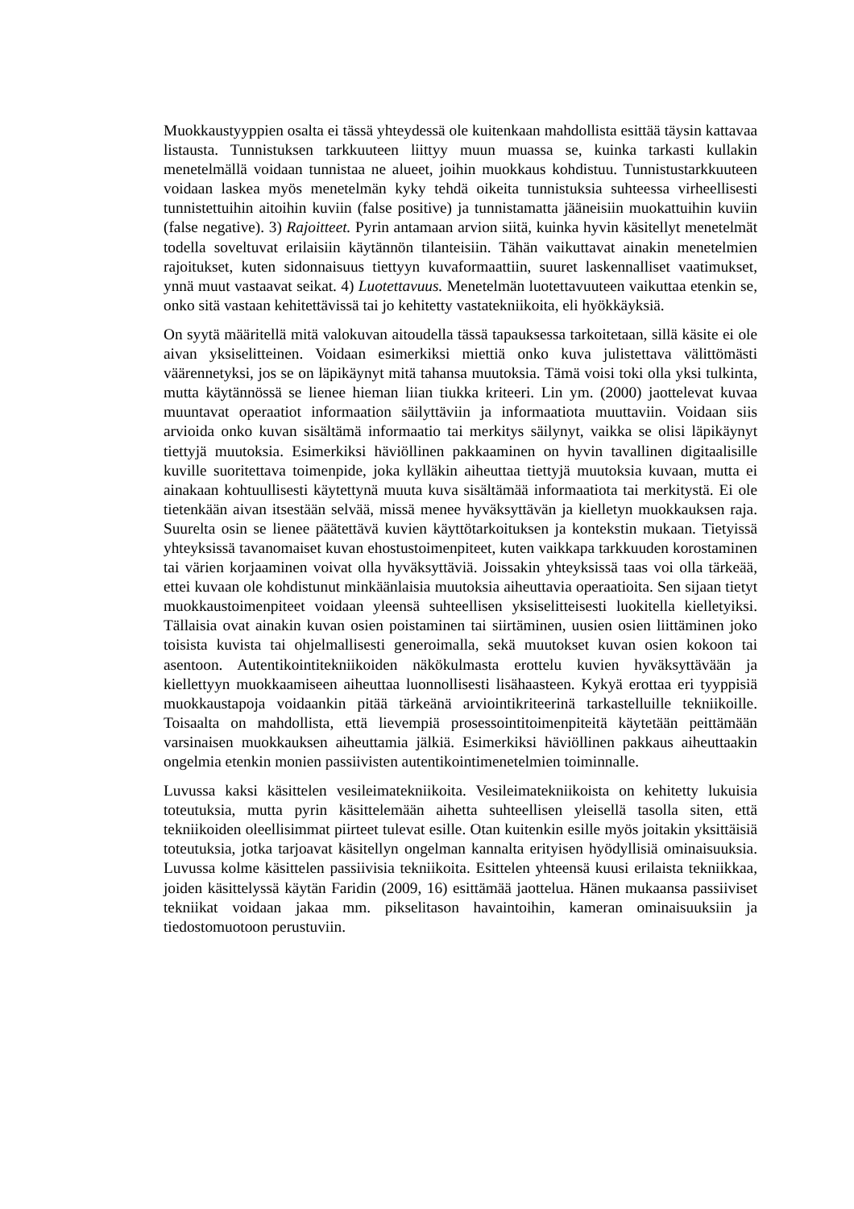Muokkaustyyppien osalta ei tässä yhteydessä ole kuitenkaan mahdollista esittää täysin kattavaa listausta. Tunnistuksen tarkkuuteen liittyy muun muassa se, kuinka tarkasti kullakin menetelmällä voidaan tunnistaa ne alueet, joihin muokkaus kohdistuu. Tunnistustarkkuuteen voidaan laskea myös menetelmän kyky tehdä oikeita tunnistuksia suhteessa virheellisesti tunnistettuihin aitoihin kuviin (false positive) ja tunnistamatta jääneisiin muokattuihin kuviin (false negative). 3) Rajoitteet. Pyrin antamaan arvion siitä, kuinka hyvin käsitellyt menetelmät todella soveltuvat erilaisiin käytännön tilanteisiin. Tähän vaikuttavat ainakin menetelmien rajoitukset, kuten sidonnaisuus tiettyyn kuvaformaattiin, suuret laskennalliset vaatimukset, ynnä muut vastaavat seikat. 4) Luotettavuus. Menetelmän luotettavuuteen vaikuttaa etenkin se, onko sitä vastaan kehitettävissä tai jo kehitetty vastatekniikoita, eli hyökkäyksiä.
On syytä määritellä mitä valokuvan aitoudella tässä tapauksessa tarkoitetaan, sillä käsite ei ole aivan yksiselitteinen. Voidaan esimerkiksi miettiä onko kuva julistettava välittömästi väärennetyksi, jos se on läpikäynyt mitä tahansa muutoksia. Tämä voisi toki olla yksi tulkinta, mutta käytännössä se lienee hieman liian tiukka kriteeri. Lin ym. (2000) jaottelevat kuvaa muuntavat operaatiot informaation säilyttäviin ja informaatiota muuttaviin. Voidaan siis arvioida onko kuvan sisältämä informaatio tai merkitys säilynyt, vaikka se olisi läpikäynyt tiettyjä muutoksia. Esimerkiksi häviöllinen pakkaaminen on hyvin tavallinen digitaalisille kuville suoritettava toimenpide, joka kylläkin aiheuttaa tiettyjä muutoksia kuvaan, mutta ei ainakaan kohtuullisesti käytettynä muuta kuva sisältämää informaatiota tai merkitystä. Ei ole tietenkään aivan itsestään selvää, missä menee hyväksyttävän ja kielletyn muokkauksen raja. Suurelta osin se lienee päätettävä kuvien käyttötarkoituksen ja kontekstin mukaan. Tietyissä yhteyksissä tavanomaiset kuvan ehostustoimenpiteet, kuten vaikkapa tarkkuuden korostaminen tai värien korjaaminen voivat olla hyväksyttäviä. Joissakin yhteyksissä taas voi olla tärkeää, ettei kuvaan ole kohdistunut minkäänlaisia muutoksia aiheuttavia operaatioita. Sen sijaan tietyt muokkaustoimenpiteet voidaan yleensä suhteellisen yksiselitteisesti luokitella kielletyiksi. Tällaisia ovat ainakin kuvan osien poistaminen tai siirtäminen, uusien osien liittäminen joko toisista kuvista tai ohjelmallisesti generoimalla, sekä muutokset kuvan osien kokoon tai asentoon. Autentikointitekniikoiden näkökulmasta erottelu kuvien hyväksyttävään ja kiellettyyn muokkaamiseen aiheuttaa luonnollisesti lisähaasteen. Kykyä erottaa eri tyyppisiä muokkaustapoja voidaankin pitää tärkeänä arviointikriteerinä tarkastelluille tekniikoille. Toisaalta on mahdollista, että lievempiä prosessointitoimenpiteitä käytetään peittämään varsinaisen muokkauksen aiheuttamia jälkiä. Esimerkiksi häviöllinen pakkaus aiheuttaakin ongelmia etenkin monien passiivisten autentikointimenetelmien toiminnalle.
Luvussa kaksi käsittelen vesileimatekniikoita. Vesileimatekniikoista on kehitetty lukuisia toteutuksia, mutta pyrin käsittelemään aihetta suhteellisen yleisellä tasolla siten, että tekniikoiden oleellisimmat piirteet tulevat esille. Otan kuitenkin esille myös joitakin yksittäisiä toteutuksia, jotka tarjoavat käsitellyn ongelman kannalta erityisen hyödyllisiä ominaisuuksia. Luvussa kolme käsittelen passiivisia tekniikoita. Esittelen yhteensä kuusi erilaista tekniikkaa, joiden käsittelyssä käytän Faridin (2009, 16) esittämää jaottelua. Hänen mukaansa passiiviset tekniikat voidaan jakaa mm. pikselitason havaintoihin, kameran ominaisuuksiin ja tiedostomuotoon perustuviin.